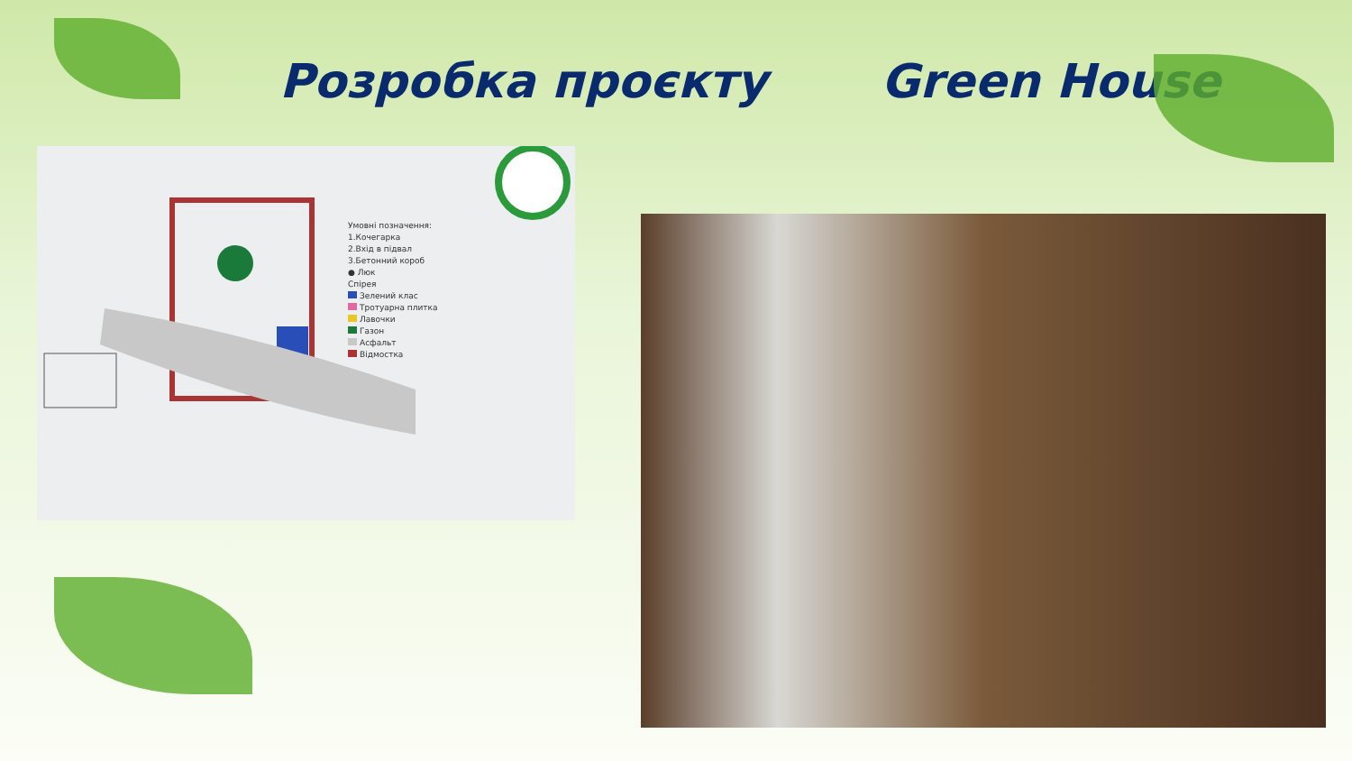Розробка проєкту Green House
Умовні позначення:
1.Кочегарка
2.Вхід в підвал
3.Бетонний короб
● Люк
Спірея
Зелений клас
Тротуарна плитка
Лавочки
Газон
Асфальт
Відмостка